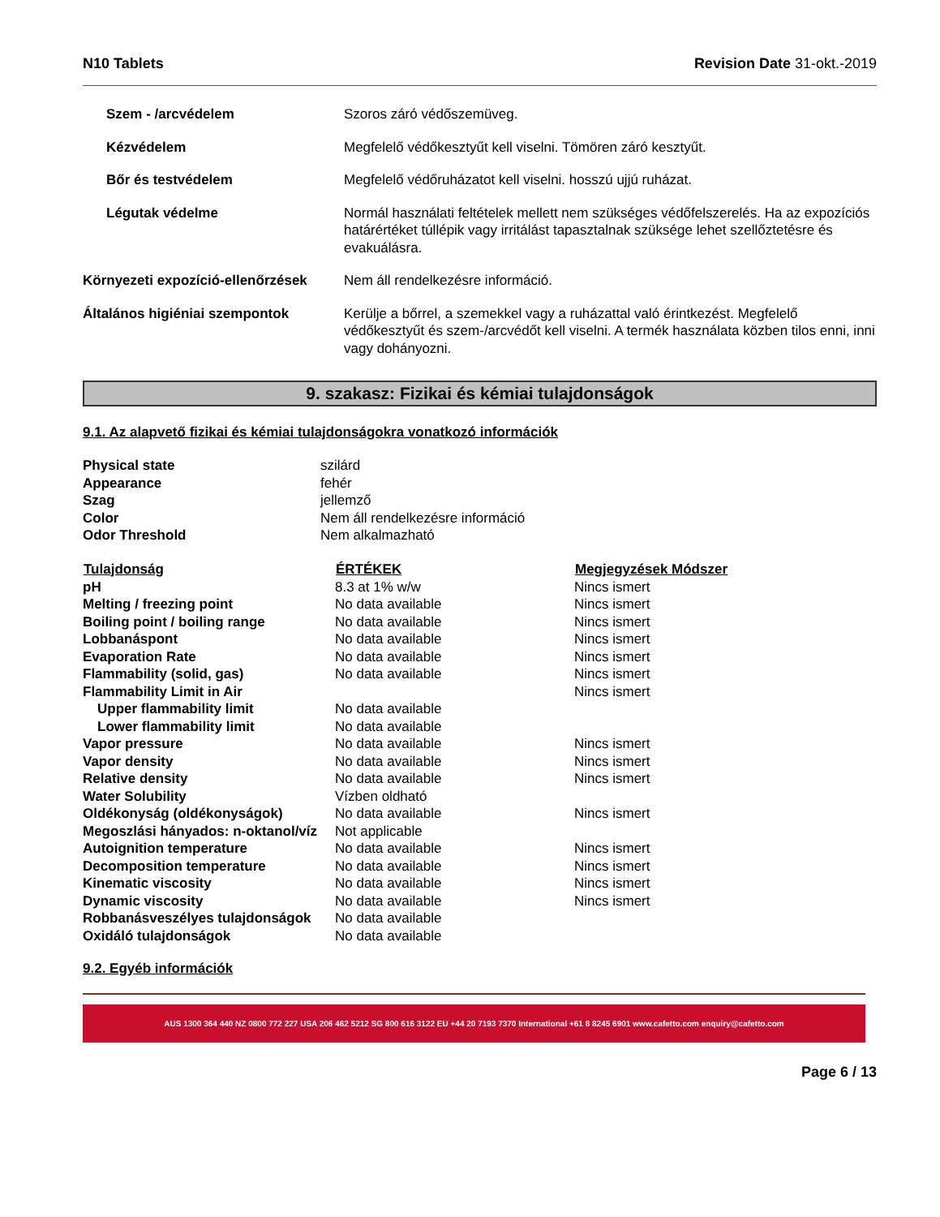N10 Tablets Revision Date 31-okt.-2019
| Szem - /arcvédelem | Szoros záró védőszemüveg. |
| Kézvédelem | Megfelelő védőkesztyűt kell viselni. Tömören záró kesztyűt. |
| Bőr és testvédelem | Megfelelő védőruházatot kell viselni. hosszú ujjú ruházat. |
| Légutak védelme | Normál használati feltételek mellett nem szükséges védőfelszerelés. Ha az expozíciós határértéket túllépik vagy irritálást tapasztalnak szüksége lehet szellőztetésre és evakuálásra. |
| Környezeti expozíció-ellenőrzések | Nem áll rendelkezésre információ. |
| Általános higiéniai szempontok | Kerülje a bőrrel, a szemekkel vagy a ruházattal való érintkezést. Megfelelő védőkesztyűt és szem-/arcvédőt kell viselni. A termék használata közben tilos enni, inni vagy dohányozni. |
9. szakasz: Fizikai és kémiai tulajdonságok
9.1. Az alapvető fizikai és kémiai tulajdonságokra vonatkozó információk
| Physical state | szilárd |
| Appearance | fehér |
| Szag | jellemző |
| Color | Nem áll rendelkezésre információ |
| Odor Threshold | Nem alkalmazható |
| Tulajdonság | ÉRTÉKEK | Megjegyzések Módszer |
| --- | --- | --- |
| pH | 8.3 at 1% w/w | Nincs ismert |
| Melting / freezing point | No data available | Nincs ismert |
| Boiling point / boiling range | No data available | Nincs ismert |
| Lobbanáspont | No data available | Nincs ismert |
| Evaporation Rate | No data available | Nincs ismert |
| Flammability (solid, gas) | No data available | Nincs ismert |
| Flammability Limit in Air | | Nincs ismert |
| Upper flammability limit | No data available | |
| Lower flammability limit | No data available | |
| Vapor pressure | No data available | Nincs ismert |
| Vapor density | No data available | Nincs ismert |
| Relative density | No data available | Nincs ismert |
| Water Solubility | Vízben oldható | |
| Oldékonyság (oldékonyságok) | No data available | Nincs ismert |
| Megoszlási hányados: n-oktanol/víz | Not applicable | |
| Autoignition temperature | No data available | Nincs ismert |
| Decomposition temperature | No data available | Nincs ismert |
| Kinematic viscosity | No data available | Nincs ismert |
| Dynamic viscosity | No data available | Nincs ismert |
| Robbanásveszélyes tulajdonságok | No data available | |
| Oxidáló tulajdonságok | No data available | |
9.2. Egyéb információk
AUS 1300 364 440 NZ 0800 772 227 USA 206 462 5212 SG 800 616 3122 EU +44 20 7193 7370 International +61 8 8245 6901 www.cafetto.com enquiry@cafetto.com
Page 6 / 13